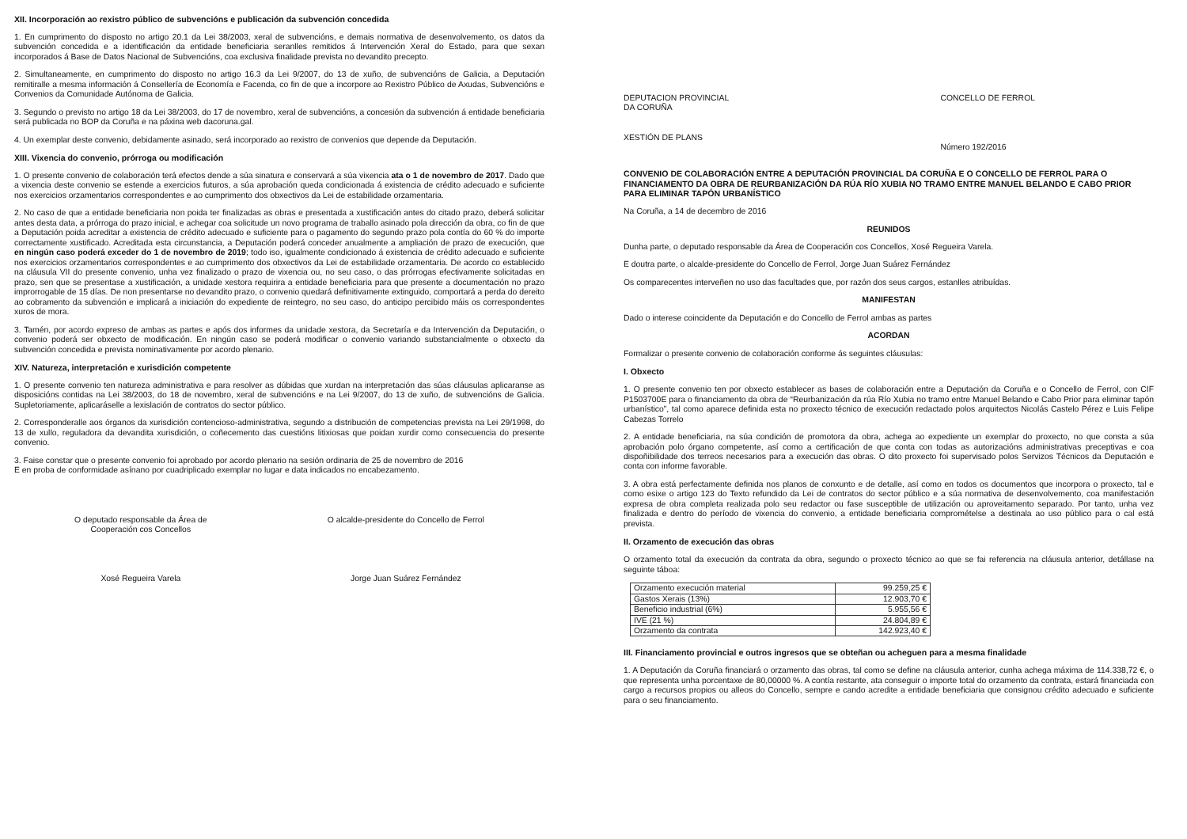XII. Incorporación ao rexistro público de subvencións e publicación da subvención concedida
1. En cumprimento do disposto no artigo 20.1 da Lei 38/2003, xeral de subvencións, e demais normativa de desenvolvemento, os datos da subvención concedida e a identificación da entidade beneficiaria seranlles remitidos á Intervención Xeral do Estado, para que sexan incorporados á Base de Datos Nacional de Subvencións, coa exclusiva finalidade prevista no devandito precepto.
2. Simultaneamente, en cumprimento do disposto no artigo 16.3 da Lei 9/2007, do 13 de xuño, de subvencións de Galicia, a Deputación remitiralle a mesma información á Consellería de Economía e Facenda, co fin de que a incorpore ao Rexistro Público de Axudas, Subvencións e Convenios da Comunidade Autónoma de Galicia.
3. Segundo o previsto no artigo 18 da Lei 38/2003, do 17 de novembro, xeral de subvencións, a concesión da subvención á entidade beneficiaria será publicada no BOP da Coruña e na páxina web dacoruna.gal.
4. Un exemplar deste convenio, debidamente asinado, será incorporado ao rexistro de convenios que depende da Deputación.
XIII. Vixencia do convenio, prórroga ou modificación
1. O presente convenio de colaboración terá efectos dende a súa sinatura e conservará a súa vixencia ata o 1 de novembro de 2017. Dado que a vixencia deste convenio se estende a exercicios futuros, a súa aprobación queda condicionada á existencia de crédito adecuado e suficiente nos exercicios orzamentarios correspondentes e ao cumprimento dos obxectivos da Lei de estabilidade orzamentaria.
2. No caso de que a entidade beneficiaria non poida ter finalizadas as obras e presentada a xustificación antes do citado prazo, deberá solicitar antes desta data, a prórroga do prazo inicial, e achegar coa solicitude un novo programa de traballo asinado pola dirección da obra, co fin de que a Deputación poida acreditar a existencia de crédito adecuado e suficiente para o pagamento do segundo prazo pola contía do 60 % do importe correctamente xustificado. Acreditada esta circunstancia, a Deputación poderá conceder anualmente a ampliación de prazo de execución, que en ningún caso poderá exceder do 1 de novembro de 2019; todo iso, igualmente condicionado á existencia de crédito adecuado e suficiente nos exercicios orzamentarios correspondentes e ao cumprimento dos obxectivos da Lei de estabilidade orzamentaria. De acordo co establecido na cláusula VII do presente convenio, unha vez finalizado o prazo de vixencia ou, no seu caso, o das prórrogas efectivamente solicitadas en prazo, sen que se presentase a xustificación, a unidade xestora requirira a entidade beneficiaria para que presente a documentación no prazo improrrogable de 15 días. De non presentarse no devandito prazo, o convenio quedará definitivamente extinguido, comportará a perda do dereito ao cobramento da subvención e implicará a iniciación do expediente de reintegro, no seu caso, do anticipo percibido máis os correspondentes xuros de mora.
3. Tamén, por acordo expreso de ambas as partes e após dos informes da unidade xestora, da Secretaría e da Intervención da Deputación, o convenio poderá ser obxecto de modificación. En ningún caso se poderá modificar o convenio variando substancialmente o obxecto da subvención concedida e prevista nominativamente por acordo plenario.
XIV. Natureza, interpretación e xurisdición competente
1. O presente convenio ten natureza administrativa e para resolver as dúbidas que xurdan na interpretación das súas cláusulas aplicaranse as disposicións contidas na Lei 38/2003, do 18 de novembro, xeral de subvencións e na Lei 9/2007, do 13 de xuño, de subvencións de Galicia. Supletoriamente, aplicaráselle a lexislación de contratos do sector público.
2. Corresponderalle aos órganos da xurisdición contencioso-administrativa, segundo a distribución de competencias prevista na Lei 29/1998, do 13 de xullo, reguladora da devandita xurisdición, o coñecemento das cuestións litixiosas que poidan xurdir como consecuencia do presente convenio.
3. Faise constar que o presente convenio foi aprobado por acordo plenario na sesión ordinaria de 25 de novembro de 2016
E en proba de conformidade asínano por cuadriplicado exemplar no lugar e data indicados no encabezamento.
O deputado responsable da Área de
Cooperación cos Concellos
Xosé Regueira Varela
O alcalde-presidente do Concello de Ferrol
Jorge Juan Suárez Fernández
DEPUTACION PROVINCIAL
DA CORUÑA
XESTIÓN DE PLANS
CONCELLO DE FERROL
Número 192/2016
CONVENIO DE COLABORACIÓN ENTRE A DEPUTACIÓN PROVINCIAL DA CORUÑA E O CONCELLO DE FERROL PARA O FINANCIAMENTO DA OBRA DE REURBANIZACIÓN DA RÚA RÍO XUBIA NO TRAMO ENTRE MANUEL BELANDO E CABO PRIOR PARA ELIMINAR TAPÓN URBANÍSTICO
Na Coruña, a 14 de decembro de 2016
REUNIDOS
Dunha parte, o deputado responsable da Área de Cooperación cos Concellos, Xosé Regueira Varela.
E doutra parte, o alcalde-presidente do Concello de Ferrol, Jorge Juan Suárez Fernández
Os comparecentes interveñen no uso das facultades que, por razón dos seus cargos, estanlles atribuídas.
MANIFESTAN
Dado o interese coincidente da Deputación e do Concello de Ferrol ambas as partes
ACORDAN
Formalizar o presente convenio de colaboración conforme ás seguintes cláusulas:
I. Obxecto
1. O presente convenio ten por obxecto establecer as bases de colaboración entre a Deputación da Coruña e o Concello de Ferrol, con CIF P1503700E para o financiamento da obra de “Reurbanización da rúa Río Xubia no tramo entre Manuel Belando e Cabo Prior para eliminar tapón urbanístico”, tal como aparece definida esta no proxecto técnico de execución redactado polos arquitectos Nicolás Castelo Pérez e Luis Felipe Cabezas Torrelo
2. A entidade beneficiaria, na súa condición de promotora da obra, achega ao expediente un exemplar do proxecto, no que consta a súa aprobación polo órgano competente, así como a certificación de que conta con todas as autorizacións administrativas preceptivas e coa dispoñibilidade dos terreos necesarios para a execución das obras. O dito proxecto foi supervisado polos Servizos Técnicos da Deputación e conta con informe favorable.
3. A obra está perfectamente definida nos planos de conxunto e de detalle, así como en todos os documentos que incorpora o proxecto, tal e como esixe o artigo 123 do Texto refundido da Lei de contratos do sector público e a súa normativa de desenvolvemento, coa manifestación expresa de obra completa realizada polo seu redactor ou fase susceptible de utilización ou aproveitamento separado. Por tanto, unha vez finalizada e dentro do período de vixencia do convenio, a entidade beneficiaria compromételse a destinala ao uso público para o cal está prevista.
II. Orzamento de execución das obras
O orzamento total da execución da contrata da obra, segundo o proxecto técnico ao que se fai referencia na cláusula anterior, detállase na seguinte táboa:
| Orzamento execución material | 99.259,25 € |
| Gastos Xerais (13%) | 12.903,70 € |
| Beneficio industrial (6%) | 5.955,56 € |
| IVE (21 %) | 24.804,89 € |
| Orzamento da contrata | 142.923,40 € |
III. Financiamento provincial e outros ingresos que se obteñan ou acheguen para a mesma finalidade
1. A Deputación da Coruña financiará o orzamento das obras, tal como se define na cláusula anterior, cunha achega máxima de 114.338,72 €, o que representa unha porcentaxe de 80,00000 %. A contía restante, ata conseguir o importe total do orzamento da contrata, estará financiada con cargo a recursos propios ou alleos do Concello, sempre e cando acredite a entidade beneficiaria que consignou crédito adecuado e suficiente para o seu financiamento.